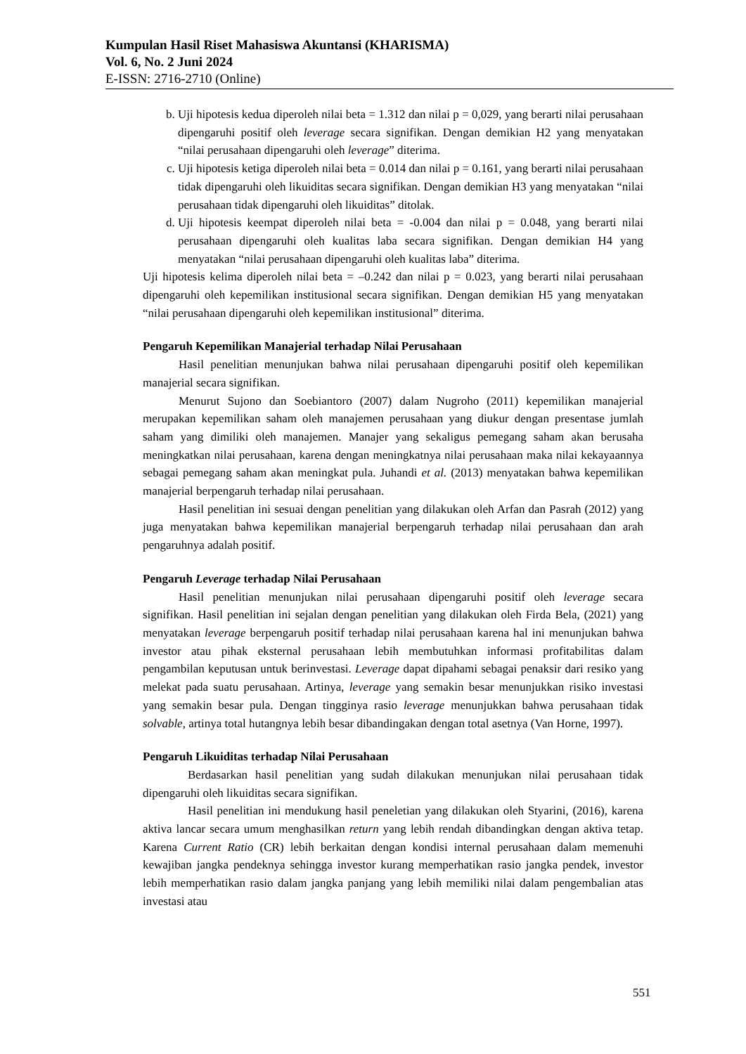Kumpulan Hasil Riset Mahasiswa Akuntansi (KHARISMA)
Vol. 6, No. 2 Juni 2024
E-ISSN: 2716-2710 (Online)
b. Uji hipotesis kedua diperoleh nilai beta = 1.312 dan nilai p = 0,029, yang berarti nilai perusahaan dipengaruhi positif oleh leverage secara signifikan. Dengan demikian H2 yang menyatakan “nilai perusahaan dipengaruhi oleh leverage” diterima.
c. Uji hipotesis ketiga diperoleh nilai beta = 0.014 dan nilai p = 0.161, yang berarti nilai perusahaan tidak dipengaruhi oleh likuiditas secara signifikan. Dengan demikian H3 yang menyatakan “nilai perusahaan tidak dipengaruhi oleh likuiditas” ditolak.
d. Uji hipotesis keempat diperoleh nilai beta = -0.004 dan nilai p = 0.048, yang berarti nilai perusahaan dipengaruhi oleh kualitas laba secara signifikan. Dengan demikian H4 yang menyatakan “nilai perusahaan dipengaruhi oleh kualitas laba” diterima.
Uji hipotesis kelima diperoleh nilai beta = –0.242 dan nilai p = 0.023, yang berarti nilai perusahaan dipengaruhi oleh kepemilikan institusional secara signifikan. Dengan demikian H5 yang menyatakan “nilai perusahaan dipengaruhi oleh kepemilikan institusional” diterima.
Pengaruh Kepemilikan Manajerial terhadap Nilai Perusahaan
Hasil penelitian menunjukan bahwa nilai perusahaan dipengaruhi positif oleh kepemilikan manajerial secara signifikan.
Menurut Sujono dan Soebiantoro (2007) dalam Nugroho (2011) kepemilikan manajerial merupakan kepemilikan saham oleh manajemen perusahaan yang diukur dengan presentase jumlah saham yang dimiliki oleh manajemen. Manajer yang sekaligus pemegang saham akan berusaha meningkatkan nilai perusahaan, karena dengan meningkatnya nilai perusahaan maka nilai kekayaannya sebagai pemegang saham akan meningkat pula. Juhandi et al. (2013) menyatakan bahwa kepemilikan manajerial berpengaruh terhadap nilai perusahaan.
Hasil penelitian ini sesuai dengan penelitian yang dilakukan oleh Arfan dan Pasrah (2012) yang juga menyatakan bahwa kepemilikan manajerial berpengaruh terhadap nilai perusahaan dan arah pengaruhnya adalah positif.
Pengaruh Leverage terhadap Nilai Perusahaan
Hasil penelitian menunjukan nilai perusahaan dipengaruhi positif oleh leverage secara signifikan. Hasil penelitian ini sejalan dengan penelitian yang dilakukan oleh Firda Bela, (2021) yang menyatakan leverage berpengaruh positif terhadap nilai perusahaan karena hal ini menunjukan bahwa investor atau pihak eksternal perusahaan lebih membutuhkan informasi profitabilitas dalam pengambilan keputusan untuk berinvestasi. Leverage dapat dipahami sebagai penaksir dari resiko yang melekat pada suatu perusahaan. Artinya, leverage yang semakin besar menunjukkan risiko investasi yang semakin besar pula. Dengan tingginya rasio leverage menunjukkan bahwa perusahaan tidak solvable, artinya total hutangnya lebih besar dibandingakan dengan total asetnya (Van Horne, 1997).
Pengaruh Likuiditas terhadap Nilai Perusahaan
Berdasarkan hasil penelitian yang sudah dilakukan menunjukan nilai perusahaan tidak dipengaruhi oleh likuiditas secara signifikan.
Hasil penelitian ini mendukung hasil peneletian yang dilakukan oleh Styarini, (2016), karena aktiva lancar secara umum menghasilkan return yang lebih rendah dibandingkan dengan aktiva tetap. Karena Current Ratio (CR) lebih berkaitan dengan kondisi internal perusahaan dalam memenuhi kewajiban jangka pendeknya sehingga investor kurang memperhatikan rasio jangka pendek, investor lebih memperhatikan rasio dalam jangka panjang yang lebih memiliki nilai dalam pengembalian atas investasi atau
551